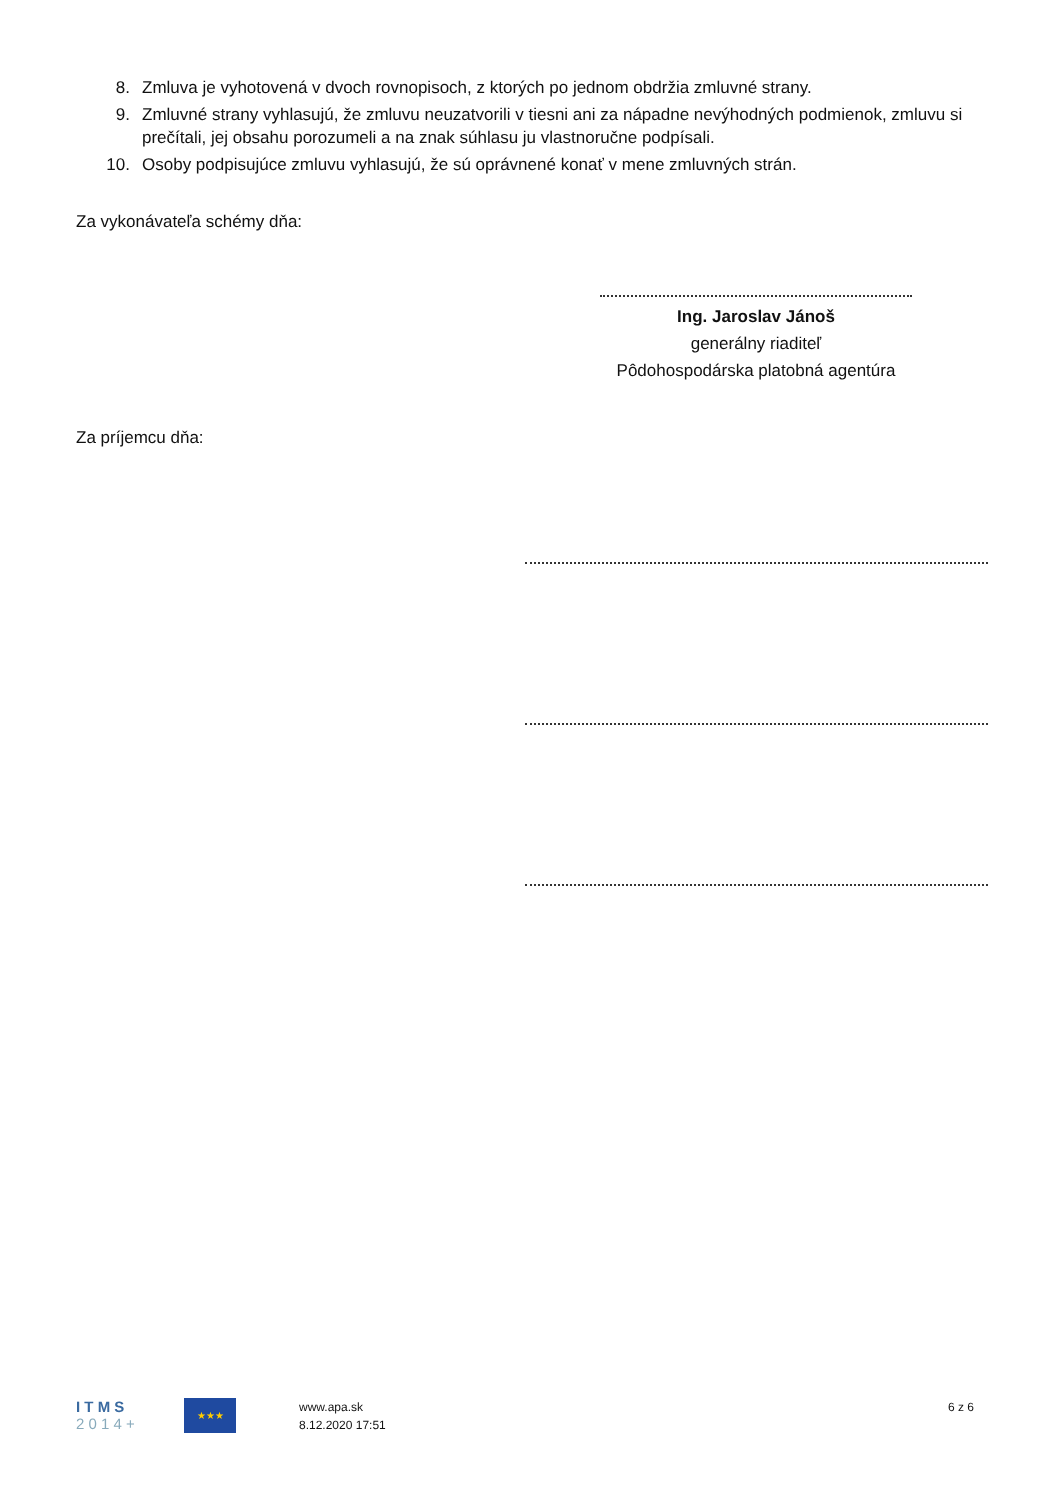8. Zmluva je vyhotovená v dvoch rovnopisoch, z ktorých po jednom obdržia zmluvné strany.
9. Zmluvné strany vyhlasujú, že zmluvu neuzatvorili v tiesni ani za nápadne nevýhodných podmienok, zmluvu si prečítali, jej obsahu porozumeli a na znak súhlasu ju vlastnoručne podpísali.
10. Osoby podpisujúce zmluvu vyhlasujú, že sú oprávnené konať v mene zmluvných strán.
Za vykonávateľa schémy dňa:
Ing. Jaroslav Jánoš
generálny riaditeľ
Pôdohospodárska platobná agentúra
Za príjemcu dňa:
I T M S
2 0 1 4 +
★★★
www.apa.sk
8.12.2020 17:51
6 z 6